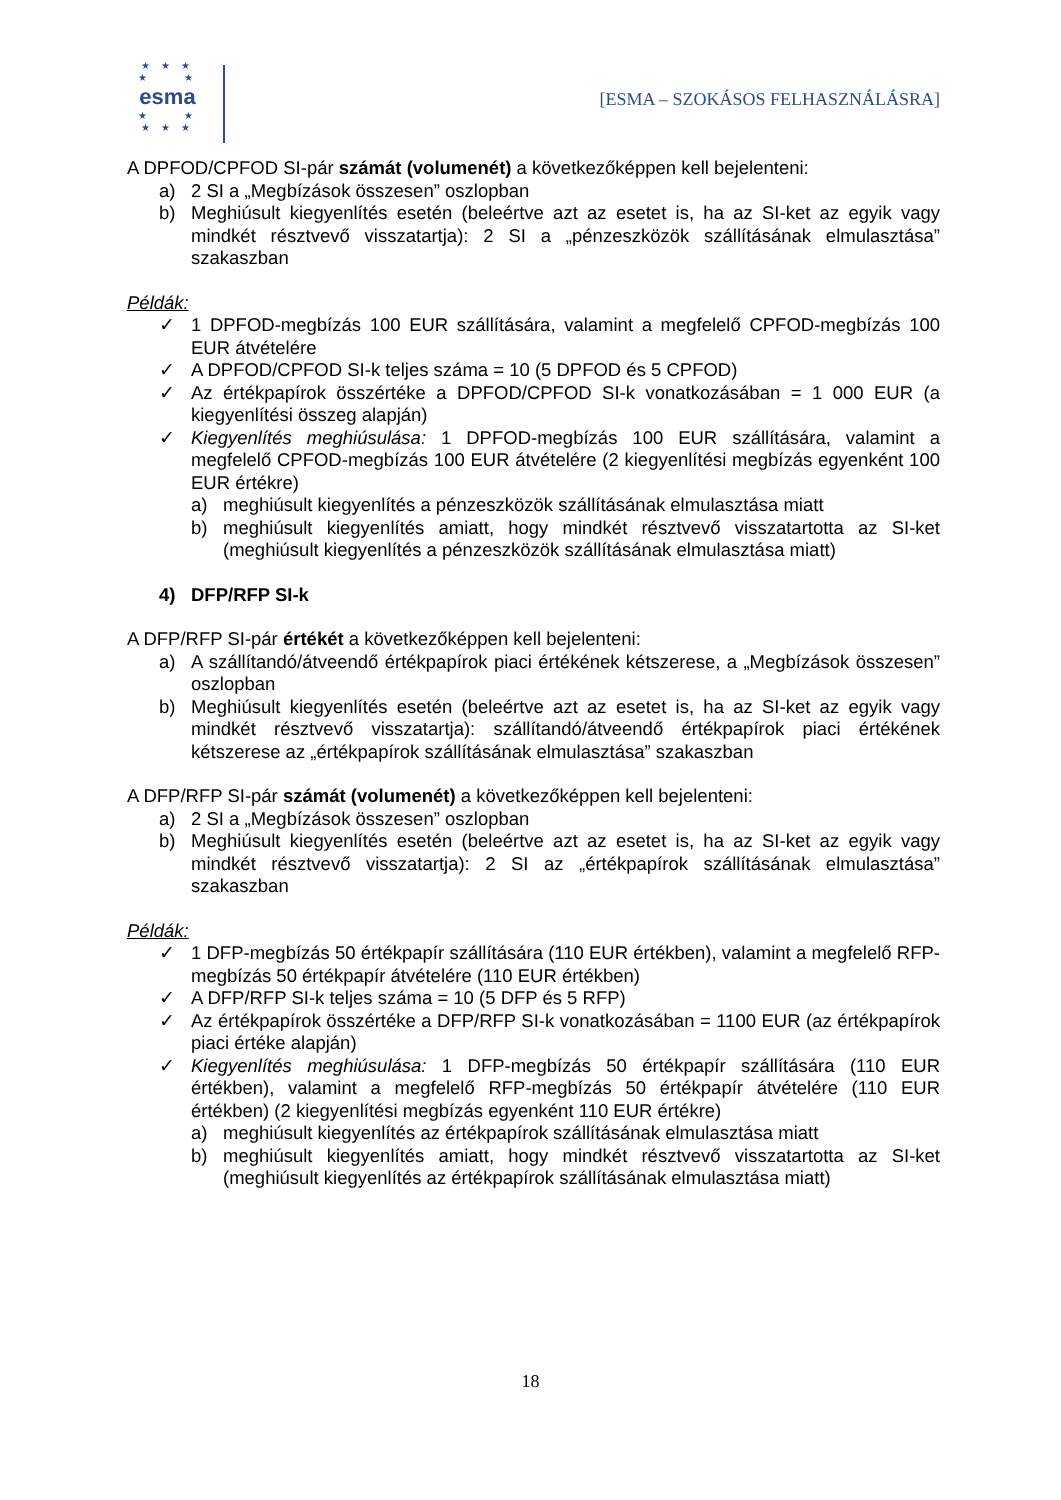★ ★ ★
★ ★
esma
★ ★
★ ★ ★
[ESMA – SZOKÁSOS FELHASZNÁLÁSRA]
A DPFOD/CPFOD SI-pár számát (volumenét) a következőképpen kell bejelenteni:
a) 2 SI a „Megbízások összesen” oszlopban
b) Meghiúsult kiegyenlítés esetén (beleértve azt az esetet is, ha az SI-ket az egyik vagy mindkét résztvevő visszatartja): 2 SI a „pénzeszközök szállításának elmulasztása” szakaszban
Példák:
✓ 1 DPFOD-megbízás 100 EUR szállítására, valamint a megfelelő CPFOD-megbízás 100 EUR átvételére
✓ A DPFOD/CPFOD SI-k teljes száma = 10 (5 DPFOD és 5 CPFOD)
✓ Az értékpapírok összértéke a DPFOD/CPFOD SI-k vonatkozásában = 1 000 EUR (a kiegyenlítési összeg alapján)
✓ Kiegyenlítés meghiúsulása: 1 DPFOD-megbízás 100 EUR szállítására, valamint a megfelelő CPFOD-megbízás 100 EUR átvételére (2 kiegyenlítési megbízás egyenként 100 EUR értékre)
a) meghiúsult kiegyenlítés a pénzeszközök szállításának elmulasztása miatt
b) meghiúsult kiegyenlítés amiatt, hogy mindkét résztvevő visszatartotta az SI-ket (meghiúsult kiegyenlítés a pénzeszközök szállításának elmulasztása miatt)
4) DFP/RFP SI-k
A DFP/RFP SI-pár értékét a következőképpen kell bejelenteni:
a) A szállítandó/átveendő értékpapírok piaci értékének kétszerese, a „Megbízások összesen” oszlopban
b) Meghiúsult kiegyenlítés esetén (beleértve azt az esetet is, ha az SI-ket az egyik vagy mindkét résztvevő visszatartja): szállítandó/átveendő értékpapírok piaci értékének kétszerese az „értékpapírok szállításának elmulasztása” szakaszban
A DFP/RFP SI-pár számát (volumenét) a következőképpen kell bejelenteni:
a) 2 SI a „Megbízások összesen” oszlopban
b) Meghiúsult kiegyenlítés esetén (beleértve azt az esetet is, ha az SI-ket az egyik vagy mindkét résztvevő visszatartja): 2 SI az „értékpapírok szállításának elmulasztása” szakaszban
Példák:
✓ 1 DFP-megbízás 50 értékpapír szállítására (110 EUR értékben), valamint a megfelelő RFP-megbízás 50 értékpapír átvételére (110 EUR értékben)
✓ A DFP/RFP SI-k teljes száma = 10 (5 DFP és 5 RFP)
✓ Az értékpapírok összértéke a DFP/RFP SI-k vonatkozásában = 1100 EUR (az értékpapírok piaci értéke alapján)
✓ Kiegyenlítés meghiúsulása: 1 DFP-megbízás 50 értékpapír szállítására (110 EUR értékben), valamint a megfelelő RFP-megbízás 50 értékpapír átvételére (110 EUR értékben) (2 kiegyenlítési megbízás egyenként 110 EUR értékre)
a) meghiúsult kiegyenlítés az értékpapírok szállításának elmulasztása miatt
b) meghiúsult kiegyenlítés amiatt, hogy mindkét résztvevő visszatartotta az SI-ket (meghiúsult kiegyenlítés az értékpapírok szállításának elmulasztása miatt)
18